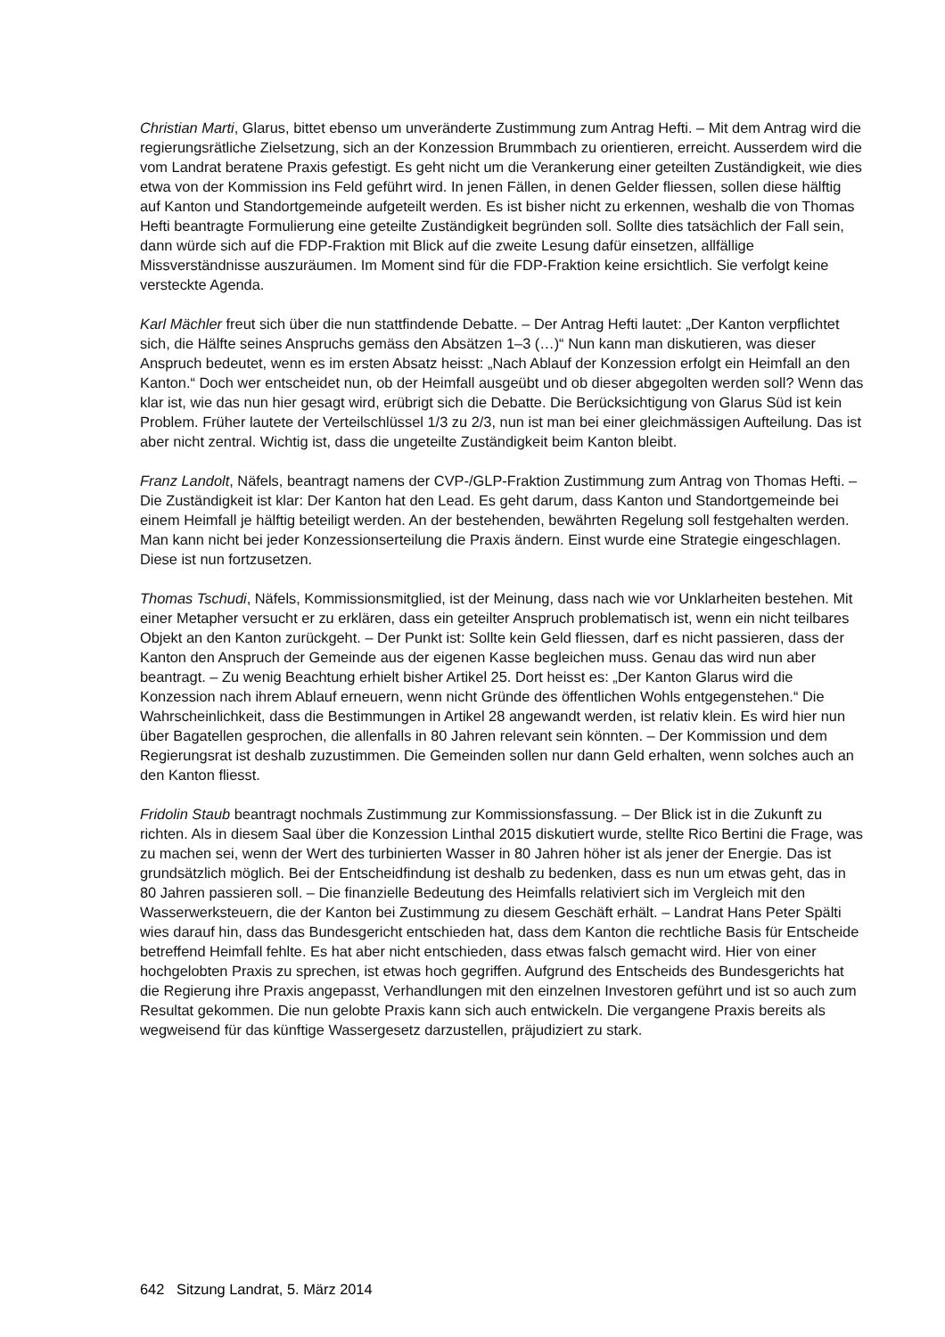Christian Marti, Glarus, bittet ebenso um unveränderte Zustimmung zum Antrag Hefti. – Mit dem Antrag wird die regierungsrätliche Zielsetzung, sich an der Konzession Brummbach zu orientieren, erreicht. Ausserdem wird die vom Landrat beratene Praxis gefestigt. Es geht nicht um die Verankerung einer geteilten Zuständigkeit, wie dies etwa von der Kommission ins Feld geführt wird. In jenen Fällen, in denen Gelder fliessen, sollen diese hälftig auf Kanton und Standortgemeinde aufgeteilt werden. Es ist bisher nicht zu erkennen, weshalb die von Thomas Hefti beantragte Formulierung eine geteilte Zuständigkeit begründen soll. Sollte dies tatsächlich der Fall sein, dann würde sich auf die FDP-Fraktion mit Blick auf die zweite Lesung dafür einsetzen, allfällige Missverständnisse auszuräumen. Im Moment sind für die FDP-Fraktion keine ersichtlich. Sie verfolgt keine versteckte Agenda.
Karl Mächler freut sich über die nun stattfindende Debatte. – Der Antrag Hefti lautet: „Der Kanton verpflichtet sich, die Hälfte seines Anspruchs gemäss den Absätzen 1–3 (…)“ Nun kann man diskutieren, was dieser Anspruch bedeutet, wenn es im ersten Absatz heisst: „Nach Ablauf der Konzession erfolgt ein Heimfall an den Kanton.“ Doch wer entscheidet nun, ob der Heimfall ausgeübt und ob dieser abgegolten werden soll? Wenn das klar ist, wie das nun hier gesagt wird, erübrigt sich die Debatte. Die Berücksichtigung von Glarus Süd ist kein Problem. Früher lautete der Verteilschlüssel 1/3 zu 2/3, nun ist man bei einer gleichmässigen Aufteilung. Das ist aber nicht zentral. Wichtig ist, dass die ungeteilte Zuständigkeit beim Kanton bleibt.
Franz Landolt, Näfels, beantragt namens der CVP-/GLP-Fraktion Zustimmung zum Antrag von Thomas Hefti. – Die Zuständigkeit ist klar: Der Kanton hat den Lead. Es geht darum, dass Kanton und Standortgemeinde bei einem Heimfall je hälftig beteiligt werden. An der bestehenden, bewährten Regelung soll festgehalten werden. Man kann nicht bei jeder Konzessionserteilung die Praxis ändern. Einst wurde eine Strategie eingeschlagen. Diese ist nun fortzusetzen.
Thomas Tschudi, Näfels, Kommissionsmitglied, ist der Meinung, dass nach wie vor Unklarheiten bestehen. Mit einer Metapher versucht er zu erklären, dass ein geteilter Anspruch problematisch ist, wenn ein nicht teilbares Objekt an den Kanton zurückgeht. – Der Punkt ist: Sollte kein Geld fliessen, darf es nicht passieren, dass der Kanton den Anspruch der Gemeinde aus der eigenen Kasse begleichen muss. Genau das wird nun aber beantragt. – Zu wenig Beachtung erhielt bisher Artikel 25. Dort heisst es: „Der Kanton Glarus wird die Konzession nach ihrem Ablauf erneuern, wenn nicht Gründe des öffentlichen Wohls entgegenstehen.“ Die Wahrscheinlichkeit, dass die Bestimmungen in Artikel 28 angewandt werden, ist relativ klein. Es wird hier nun über Bagatellen gesprochen, die allenfalls in 80 Jahren relevant sein könnten. – Der Kommission und dem Regierungsrat ist deshalb zuzustimmen. Die Gemeinden sollen nur dann Geld erhalten, wenn solches auch an den Kanton fliesst.
Fridolin Staub beantragt nochmals Zustimmung zur Kommissionsfassung. – Der Blick ist in die Zukunft zu richten. Als in diesem Saal über die Konzession Linthal 2015 diskutiert wurde, stellte Rico Bertini die Frage, was zu machen sei, wenn der Wert des turbinierten Wasser in 80 Jahren höher ist als jener der Energie. Das ist grundsätzlich möglich. Bei der Entscheidfindung ist deshalb zu bedenken, dass es nun um etwas geht, das in 80 Jahren passieren soll. – Die finanzielle Bedeutung des Heimfalls relativiert sich im Vergleich mit den Wasserwerksteuern, die der Kanton bei Zustimmung zu diesem Geschäft erhält. – Landrat Hans Peter Spälti wies darauf hin, dass das Bundesgericht entschieden hat, dass dem Kanton die rechtliche Basis für Entscheide betreffend Heimfall fehlte. Es hat aber nicht entschieden, dass etwas falsch gemacht wird. Hier von einer hochgelobten Praxis zu sprechen, ist etwas hoch gegriffen. Aufgrund des Entscheids des Bundesgerichts hat die Regierung ihre Praxis angepasst, Verhandlungen mit den einzelnen Investoren geführt und ist so auch zum Resultat gekommen. Die nun gelobte Praxis kann sich auch entwickeln. Die vergangene Praxis bereits als wegweisend für das künftige Wassergesetz darzustellen, präjudiziert zu stark.
642 Sitzung Landrat, 5. März 2014